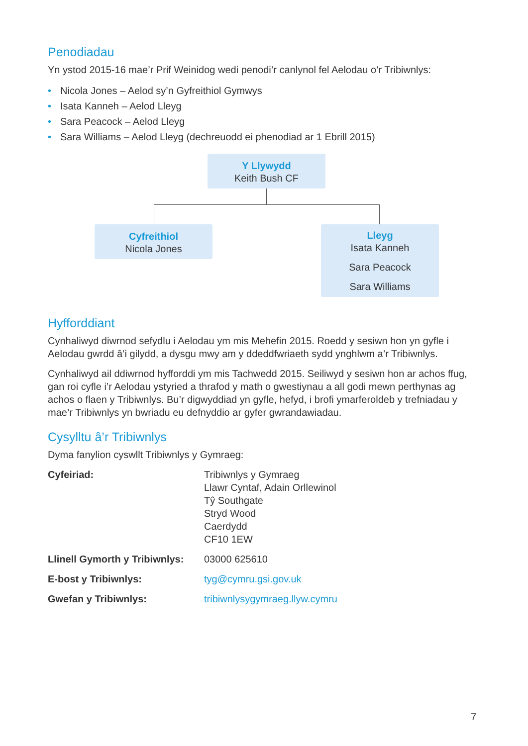Penodiadau
Yn ystod 2015-16 mae’r Prif Weinidog wedi penodi’r canlynol fel Aelodau o’r Tribiwnlys:
• Nicola Jones – Aelod sy’n Gyfreithiol Gymwys
• Isata Kanneh – Aelod Lleyg
• Sara Peacock – Aelod Lleyg
• Sara Williams – Aelod Lleyg (dechreuodd ei phenodiad ar 1 Ebrill 2015)
Y Llywydd
Keith Bush CF
Cyfreithiol
Nicola Jones
Lleyg
Isata Kanneh
Sara Peacock
Sara Williams
Hyfforddiant
Cynhaliwyd diwrnod sefydlu i Aelodau ym mis Mehefin 2015. Roedd y sesiwn hon yn gyfle i Aelodau gwrdd â’i gilydd, a dysgu mwy am y ddeddfwriaeth sydd ynghlwm a’r Tribiwnlys.
Cynhaliwyd ail ddiwrnod hyfforddi ym mis Tachwedd 2015. Seiliwyd y sesiwn hon ar achos ffug, gan roi cyfle i’r Aelodau ystyried a thrafod y math o gwestiynau a all godi mewn perthynas ag achos o flaen y Tribiwnlys. Bu’r digwyddiad yn gyfle, hefyd, i brofi ymarferoldeb y trefniadau y mae’r Tribiwnlys yn bwriadu eu defnyddio ar gyfer gwrandawiadau.
Cysylltu â’r Tribiwnlys
Dyma fanylion cyswllt Tribiwnlys y Gymraeg:
| Cyfeiriad: | Tribiwnlys y Gymraeg Llawr Cyntaf, Adain Orllewinol Tŷ Southgate Stryd Wood Caerdydd CF10 1EW |
| Llinell Gymorth y Tribiwnlys: | 03000 625610 |
| E-bost y Tribiwnlys: | tyg@cymru.gsi.gov.uk |
| Gwefan y Tribiwnlys: | tribiwnlysygymraeg.llyw.cymru |
7